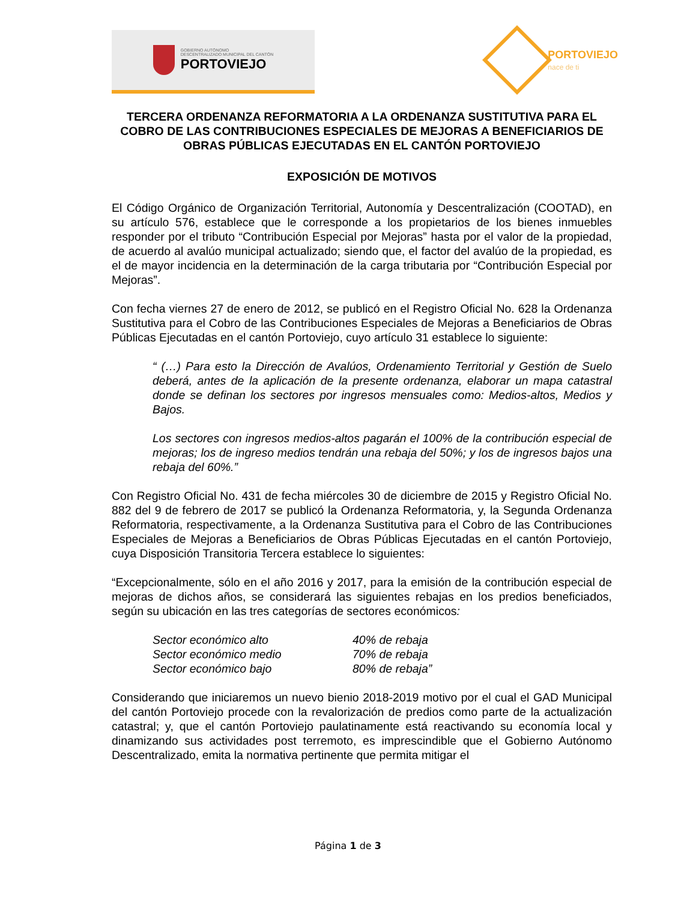GOBIERNO AUTÓNOMO
DESCENTRALIZADO MUNICIPAL DEL CANTÓN
PORTOVIEJO
PORTOVIEJO
nace de ti
TERCERA ORDENANZA REFORMATORIA A LA ORDENANZA SUSTITUTIVA PARA EL COBRO DE LAS CONTRIBUCIONES ESPECIALES DE MEJORAS A BENEFICIARIOS DE OBRAS PÚBLICAS EJECUTADAS EN EL CANTÓN PORTOVIEJO
EXPOSICIÓN DE MOTIVOS
El Código Orgánico de Organización Territorial, Autonomía y Descentralización (COOTAD), en su artículo 576, establece que le corresponde a los propietarios de los bienes inmuebles responder por el tributo “Contribución Especial por Mejoras” hasta por el valor de la propiedad, de acuerdo al avalúo municipal actualizado; siendo que, el factor del avalúo de la propiedad, es el de mayor incidencia en la determinación de la carga tributaria por “Contribución Especial por Mejoras”.
Con fecha viernes 27 de enero de 2012, se publicó en el Registro Oficial No. 628 la Ordenanza Sustitutiva para el Cobro de las Contribuciones Especiales de Mejoras a Beneficiarios de Obras Públicas Ejecutadas en el cantón Portoviejo, cuyo artículo 31 establece lo siguiente:
“ (…) Para esto la Dirección de Avalúos, Ordenamiento Territorial y Gestión de Suelo deberá, antes de la aplicación de la presente ordenanza, elaborar un mapa catastral donde se definan los sectores por ingresos mensuales como: Medios-altos, Medios y Bajos.
Los sectores con ingresos medios-altos pagarán el 100% de la contribución especial de mejoras; los de ingreso medios tendrán una rebaja del 50%; y los de ingresos bajos una rebaja del 60%.”
Con Registro Oficial No. 431 de fecha miércoles 30 de diciembre de 2015 y Registro Oficial No. 882 del 9 de febrero de 2017 se publicó la Ordenanza Reformatoria, y, la Segunda Ordenanza Reformatoria, respectivamente, a la Ordenanza Sustitutiva para el Cobro de las Contribuciones Especiales de Mejoras a Beneficiarios de Obras Públicas Ejecutadas en el cantón Portoviejo, cuya Disposición Transitoria Tercera establece lo siguientes:
“Excepcionalmente, sólo en el año 2016 y 2017, para la emisión de la contribución especial de mejoras de dichos años, se considerará las siguientes rebajas en los predios beneficiados, según su ubicación en las tres categorías de sectores económicos:
| Sector económico alto | 40% de rebaja |
| Sector económico medio | 70% de rebaja |
| Sector económico bajo | 80% de rebaja” |
Considerando que iniciaremos un nuevo bienio 2018-2019 motivo por el cual el GAD Municipal del cantón Portoviejo procede con la revalorización de predios como parte de la actualización catastral; y, que el cantón Portoviejo paulatinamente está reactivando su economía local y dinamizando sus actividades post terremoto, es imprescindible que el Gobierno Autónomo Descentralizado, emita la normativa pertinente que permita mitigar el
Página 1 de 3